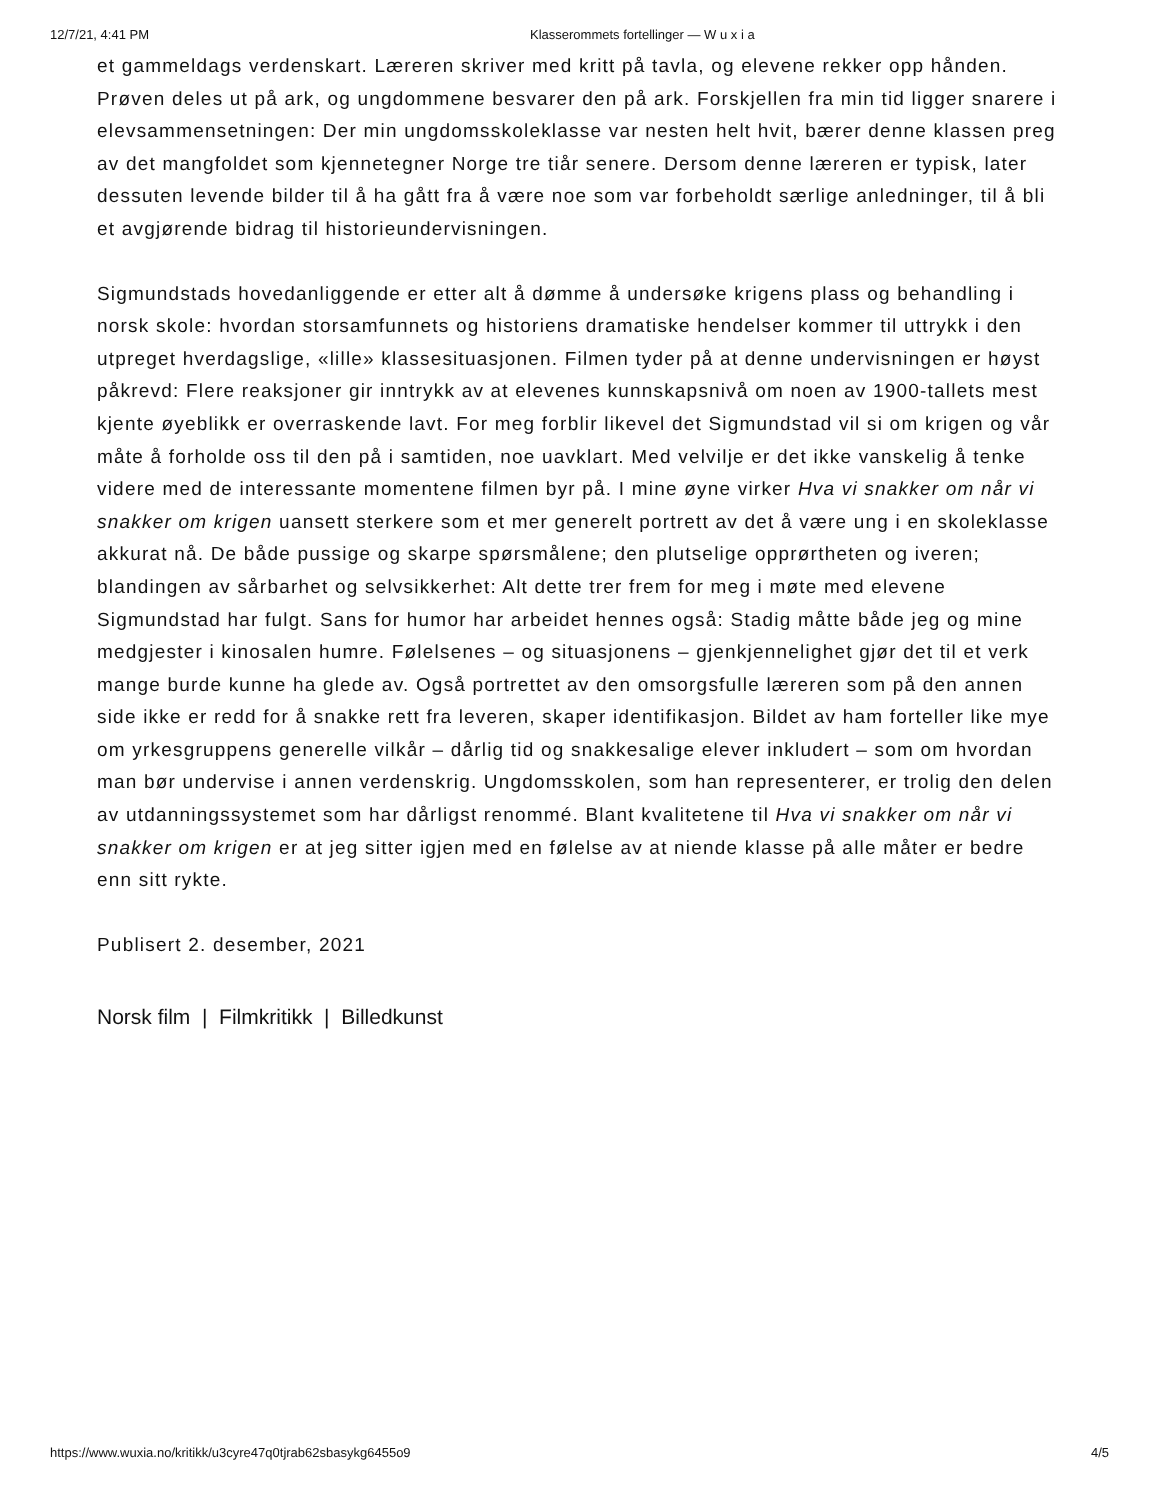12/7/21, 4:41 PM Klasserommets fortellinger — W u x i a
et gammeldags verdenskart. Læreren skriver med kritt på tavla, og elevene rekker opp hånden. Prøven deles ut på ark, og ungdommene besvarer den på ark. Forskjellen fra min tid ligger snarere i elevsammensetningen: Der min ungdomsskoleklasse var nesten helt hvit, bærer denne klassen preg av det mangfoldet som kjennetegner Norge tre tiår senere. Dersom denne læreren er typisk, later dessuten levende bilder til å ha gått fra å være noe som var forbeholdt særlige anledninger, til å bli et avgjørende bidrag til historieundervisningen.
Sigmundstads hovedanliggende er etter alt å dømme å undersøke krigens plass og behandling i norsk skole: hvordan storsamfunnets og historiens dramatiske hendelser kommer til uttrykk i den utpreget hverdagslige, «lille» klassesituasjonen. Filmen tyder på at denne undervisningen er høyst påkrevd: Flere reaksjoner gir inntrykk av at elevenes kunnskapsnivå om noen av 1900-tallets mest kjente øyeblikk er overraskende lavt. For meg forblir likevel det Sigmundstad vil si om krigen og vår måte å forholde oss til den på i samtiden, noe uavklart. Med velvilje er det ikke vanskelig å tenke videre med de interessante momentene filmen byr på. I mine øyne virker Hva vi snakker om når vi snakker om krigen uansett sterkere som et mer generelt portrett av det å være ung i en skoleklasse akkurat nå. De både pussige og skarpe spørsmålene; den plutselige opprørtheten og iveren; blandingen av sårbarhet og selvsikkerhet: Alt dette trer frem for meg i møte med elevene Sigmundstad har fulgt. Sans for humor har arbeidet hennes også: Stadig måtte både jeg og mine medgjester i kinosalen humre. Følelsenes – og situasjonens – gjenkjennelighet gjør det til et verk mange burde kunne ha glede av. Også portrettet av den omsorgsfulle læreren som på den annen side ikke er redd for å snakke rett fra leveren, skaper identifikasjon. Bildet av ham forteller like mye om yrkesgruppens generelle vilkår – dårlig tid og snakkesalige elever inkludert – som om hvordan man bør undervise i annen verdenskrig. Ungdomsskolen, som han representerer, er trolig den delen av utdanningssystemet som har dårligst renommé. Blant kvalitetene til Hva vi snakker om når vi snakker om krigen er at jeg sitter igjen med en følelse av at niende klasse på alle måter er bedre enn sitt rykte.
Publisert 2. desember, 2021
Norsk film | Filmkritikk | Billedkunst
https://www.wuxia.no/kritikk/u3cyre47q0tjrab62sbasykg6455o9 4/5